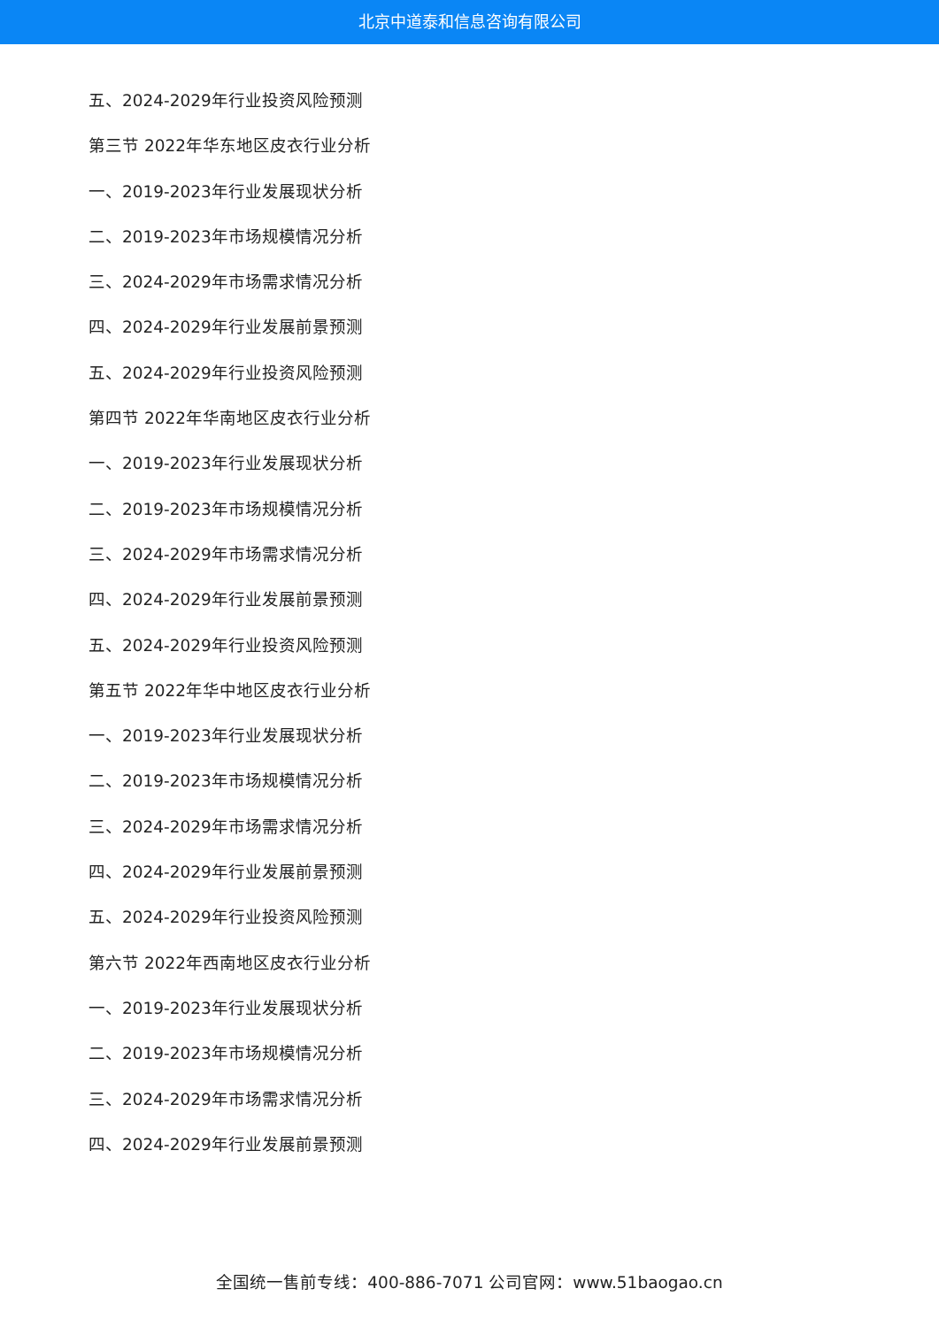北京中道泰和信息咨询有限公司
五、2024-2029年行业投资风险预测
第三节 2022年华东地区皮衣行业分析
一、2019-2023年行业发展现状分析
二、2019-2023年市场规模情况分析
三、2024-2029年市场需求情况分析
四、2024-2029年行业发展前景预测
五、2024-2029年行业投资风险预测
第四节 2022年华南地区皮衣行业分析
一、2019-2023年行业发展现状分析
二、2019-2023年市场规模情况分析
三、2024-2029年市场需求情况分析
四、2024-2029年行业发展前景预测
五、2024-2029年行业投资风险预测
第五节 2022年华中地区皮衣行业分析
一、2019-2023年行业发展现状分析
二、2019-2023年市场规模情况分析
三、2024-2029年市场需求情况分析
四、2024-2029年行业发展前景预测
五、2024-2029年行业投资风险预测
第六节 2022年西南地区皮衣行业分析
一、2019-2023年行业发展现状分析
二、2019-2023年市场规模情况分析
三、2024-2029年市场需求情况分析
四、2024-2029年行业发展前景预测
全国统一售前专线：400-886-7071 公司官网：www.51baogao.cn